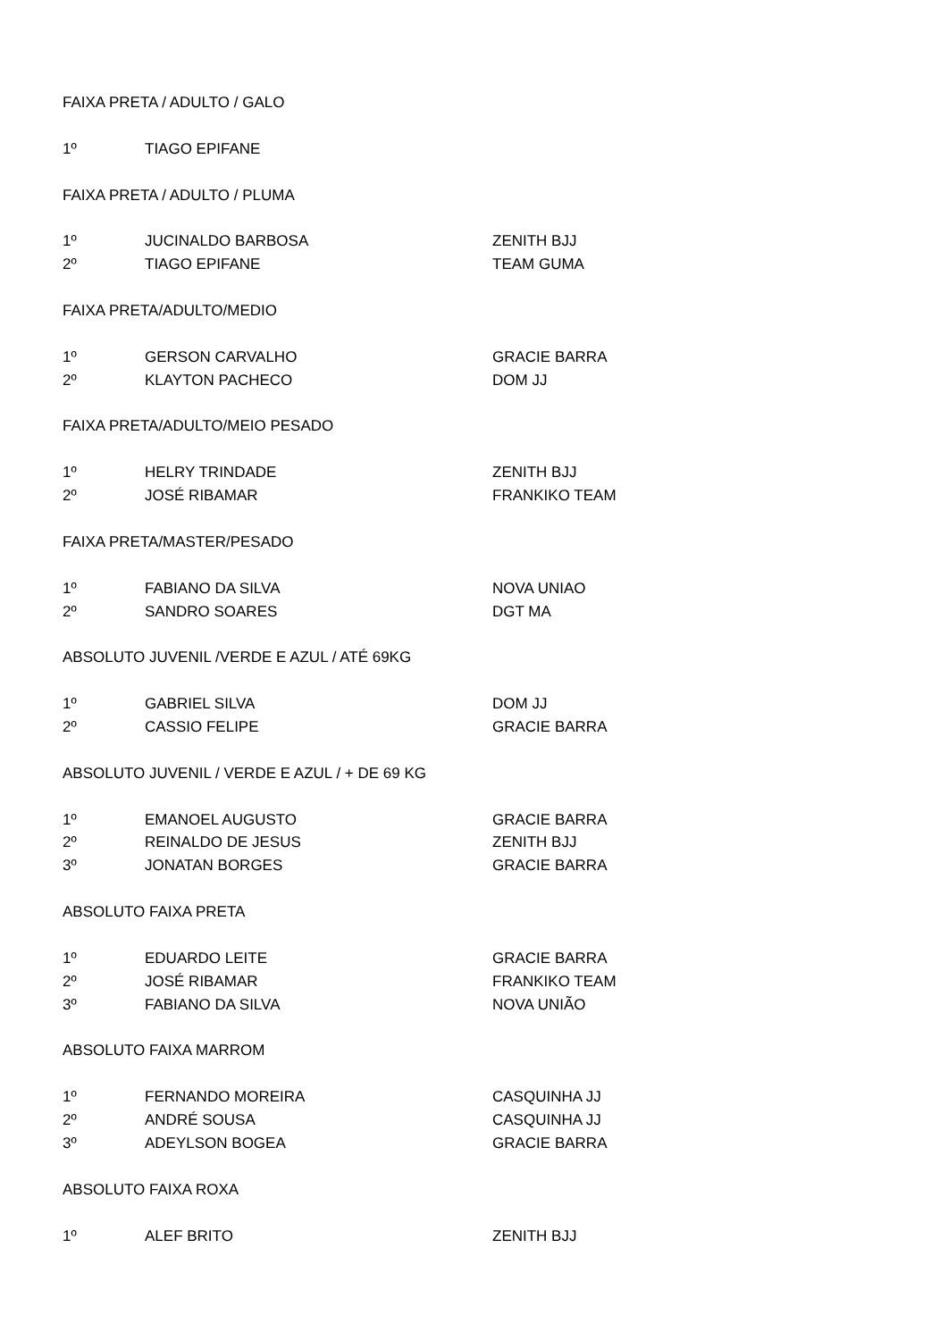| FAIXA PRETA / ADULTO / GALO | | |
| 1º | TIAGO EPIFANE | |
| FAIXA PRETA / ADULTO / PLUMA | | |
| 1º | JUCINALDO BARBOSA | ZENITH BJJ |
| 2º | TIAGO EPIFANE | TEAM GUMA |
| FAIXA PRETA/ADULTO/MEDIO | | |
| 1º | GERSON CARVALHO | GRACIE BARRA |
| 2º | KLAYTON PACHECO | DOM JJ |
| FAIXA PRETA/ADULTO/MEIO PESADO | | |
| 1º | HELRY TRINDADE | ZENITH BJJ |
| 2º | JOSÉ RIBAMAR | FRANKIKO TEAM |
| FAIXA PRETA/MASTER/PESADO | | |
| 1º | FABIANO DA SILVA | NOVA UNIAO |
| 2º | SANDRO SOARES | DGT MA |
| ABSOLUTO JUVENIL /VERDE E AZUL / ATÉ 69KG | | |
| 1º | GABRIEL SILVA | DOM JJ |
| 2º | CASSIO FELIPE | GRACIE BARRA |
| ABSOLUTO JUVENIL / VERDE E AZUL / + DE 69 KG | | |
| 1º | EMANOEL AUGUSTO | GRACIE BARRA |
| 2º | REINALDO DE JESUS | ZENITH BJJ |
| 3º | JONATAN BORGES | GRACIE BARRA |
| ABSOLUTO FAIXA PRETA | | |
| 1º | EDUARDO LEITE | GRACIE BARRA |
| 2º | JOSÉ RIBAMAR | FRANKIKO TEAM |
| 3º | FABIANO DA SILVA | NOVA UNIÃO |
| ABSOLUTO FAIXA MARROM | | |
| 1º | FERNANDO MOREIRA | CASQUINHA JJ |
| 2º | ANDRÉ SOUSA | CASQUINHA JJ |
| 3º | ADEYLSON BOGEA | GRACIE BARRA |
| ABSOLUTO FAIXA ROXA | | |
| 1º | ALEF BRITO | ZENITH BJJ |